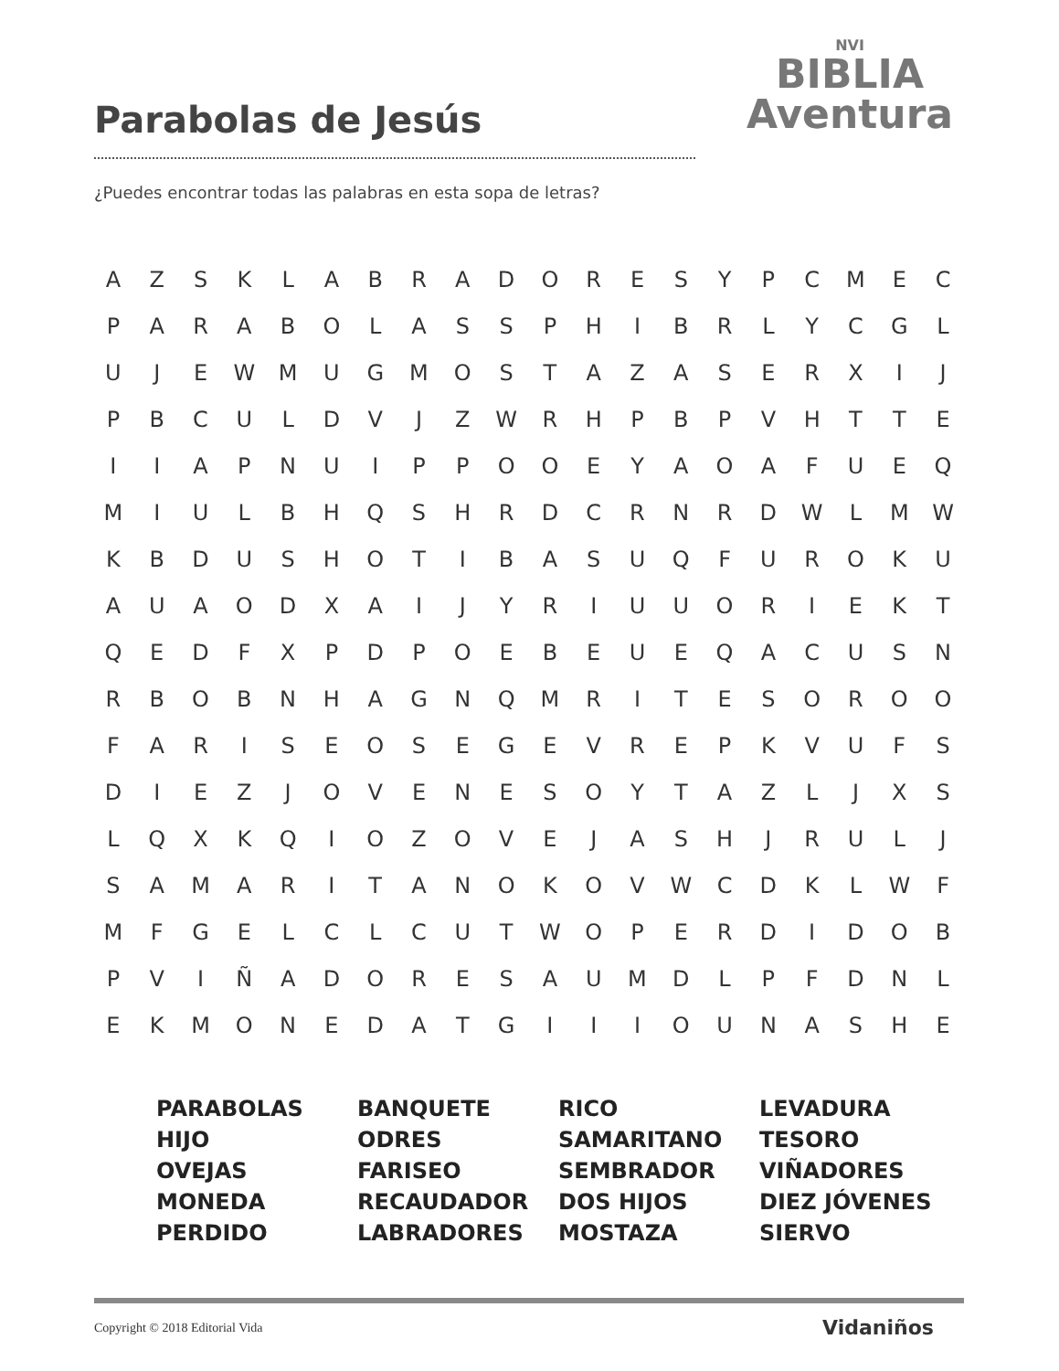Parabolas de Jesús
¿Puedes encontrar todas las palabras en esta sopa de letras?
NVI
BIBLIA
Aventura
| A | Z | S | K | L | A | B | R | A | D | O | R | E | S | Y | P | C | M | E | C |
| P | A | R | A | B | O | L | A | S | S | P | H | I | B | R | L | Y | C | G | L |
| U | J | E | W | M | U | G | M | O | S | T | A | Z | A | S | E | R | X | I | J |
| P | B | C | U | L | D | V | J | Z | W | R | H | P | B | P | V | H | T | T | E |
| I | I | A | P | N | U | I | P | P | O | O | E | Y | A | O | A | F | U | E | Q |
| M | I | U | L | B | H | Q | S | H | R | D | C | R | N | R | D | W | L | M | W |
| K | B | D | U | S | H | O | T | I | B | A | S | U | Q | F | U | R | O | K | U |
| A | U | A | O | D | X | A | I | J | Y | R | I | U | U | O | R | I | E | K | T |
| Q | E | D | F | X | P | D | P | O | E | B | E | U | E | Q | A | C | U | S | N |
| R | B | O | B | N | H | A | G | N | Q | M | R | I | T | E | S | O | R | O | O |
| F | A | R | I | S | E | O | S | E | G | E | V | R | E | P | K | V | U | F | S |
| D | I | E | Z | J | O | V | E | N | E | S | O | Y | T | A | Z | L | J | X | S |
| L | Q | X | K | Q | I | O | Z | O | V | E | J | A | S | H | J | R | U | L | J |
| S | A | M | A | R | I | T | A | N | O | K | O | V | W | C | D | K | L | W | F |
| M | F | G | E | L | C | L | C | U | T | W | O | P | E | R | D | I | D | O | B |
| P | V | I | Ñ | A | D | O | R | E | S | A | U | M | D | L | P | F | D | N | L |
| E | K | M | O | N | E | D | A | T | G | I | I | I | O | U | N | A | S | H | E |
| PARABOLAS HIJO OVEJAS MONEDA PERDIDO | BANQUETE ODRES FARISEO RECAUDADOR LABRADORES | RICO SAMARITANO SEMBRADOR DOS HIJOS MOSTAZA | LEVADURA TESORO VIÑADORES DIEZ JÓVENES SIERVO |
Copyright © 2018 Editorial Vida
Vidaniños